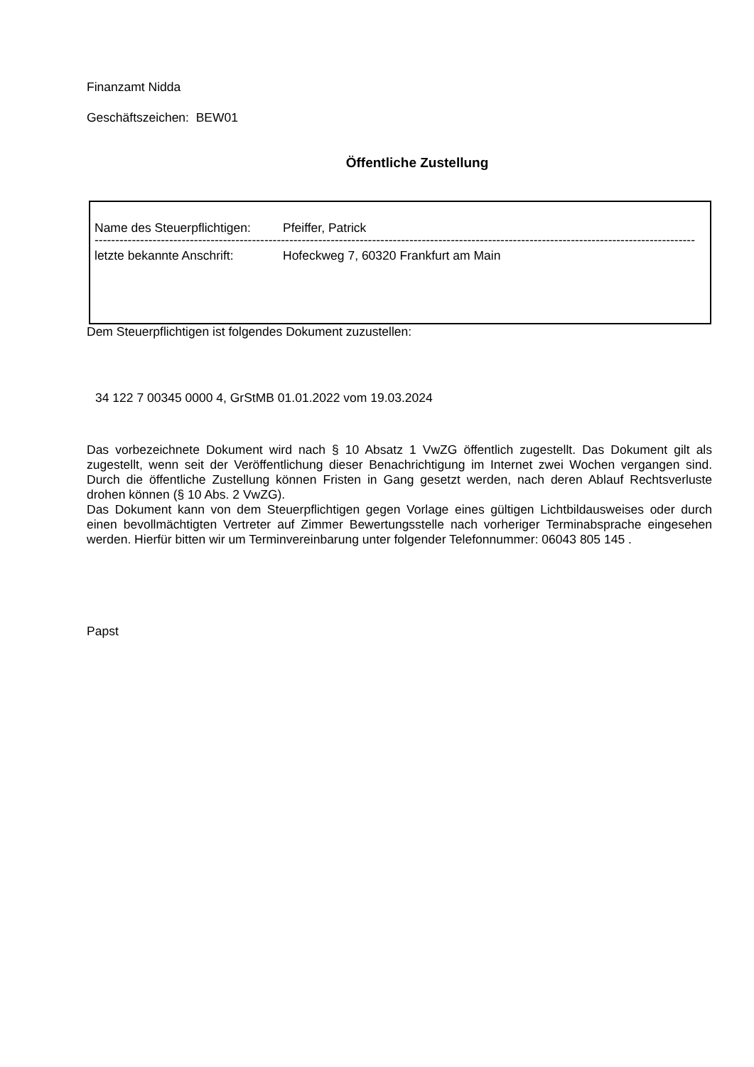Finanzamt Nidda
Geschäftszeichen: BEW01
Öffentliche Zustellung
Name des Steuerpflichtigen: Pfeiffer, Patrick
----------------------------------------------------------------------------------------------------------------------------------------------------------
letzte bekannte Anschrift: Hofeckweg 7, 60320 Frankfurt am Main
Dem Steuerpflichtigen ist folgendes Dokument zuzustellen:
34 122 7 00345 0000 4, GrStMB 01.01.2022 vom 19.03.2024
Das vorbezeichnete Dokument wird nach § 10 Absatz 1 VwZG öffentlich zugestellt. Das Dokument gilt als zugestellt, wenn seit der Veröffentlichung dieser Benachrichtigung im Internet zwei Wochen vergangen sind. Durch die öffentliche Zustellung können Fristen in Gang gesetzt werden, nach deren Ablauf Rechtsverluste drohen können (§ 10 Abs. 2 VwZG).
Das Dokument kann von dem Steuerpflichtigen gegen Vorlage eines gültigen Lichtbildausweises oder durch einen bevollmächtigten Vertreter auf Zimmer Bewertungsstelle nach vorheriger Terminabsprache eingesehen werden. Hierfür bitten wir um Terminvereinbarung unter folgender Telefonnummer: 06043 805 145 .
Papst